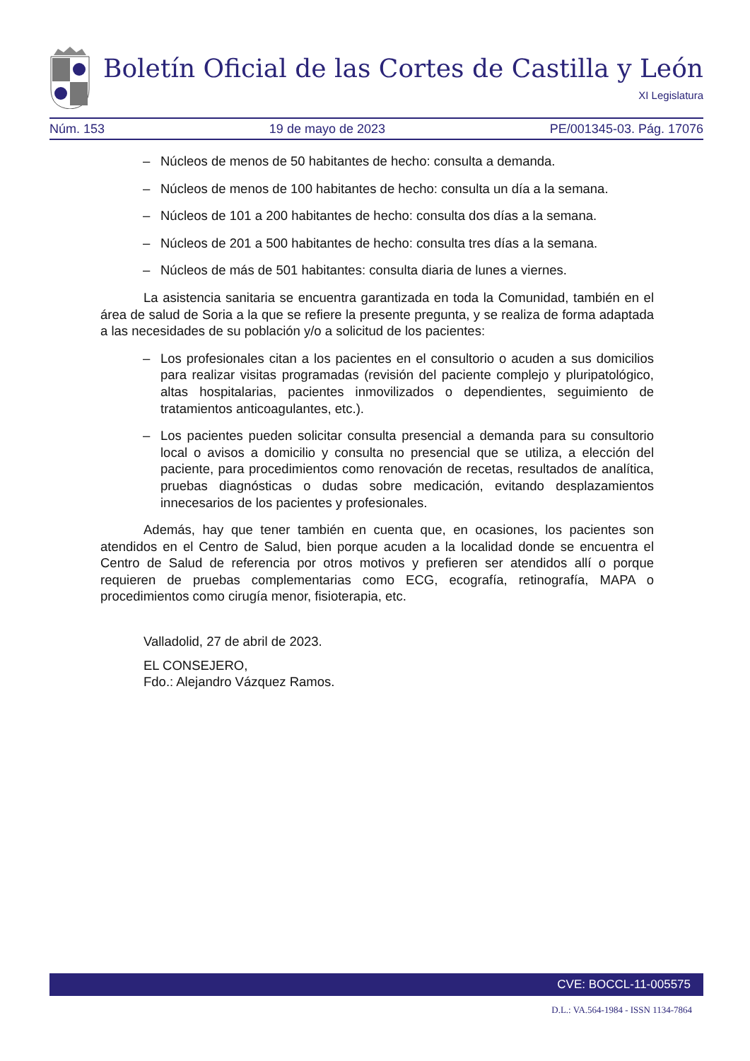Boletín Oficial de las Cortes de Castilla y León
XI Legislatura
Núm. 153 19 de mayo de 2023 PE/001345-03. Pág. 17076
– Núcleos de menos de 50 habitantes de hecho: consulta a demanda.
– Núcleos de menos de 100 habitantes de hecho: consulta un día a la semana.
– Núcleos de 101 a 200 habitantes de hecho: consulta dos días a la semana.
– Núcleos de 201 a 500 habitantes de hecho: consulta tres días a la semana.
– Núcleos de más de 501 habitantes: consulta diaria de lunes a viernes.
La asistencia sanitaria se encuentra garantizada en toda la Comunidad, también en el área de salud de Soria a la que se refiere la presente pregunta, y se realiza de forma adaptada a las necesidades de su población y/o a solicitud de los pacientes:
– Los profesionales citan a los pacientes en el consultorio o acuden a sus domicilios para realizar visitas programadas (revisión del paciente complejo y pluripatológico, altas hospitalarias, pacientes inmovilizados o dependientes, seguimiento de tratamientos anticoagulantes, etc.).
– Los pacientes pueden solicitar consulta presencial a demanda para su consultorio local o avisos a domicilio y consulta no presencial que se utiliza, a elección del paciente, para procedimientos como renovación de recetas, resultados de analítica, pruebas diagnósticas o dudas sobre medicación, evitando desplazamientos innecesarios de los pacientes y profesionales.
Además, hay que tener también en cuenta que, en ocasiones, los pacientes son atendidos en el Centro de Salud, bien porque acuden a la localidad donde se encuentra el Centro de Salud de referencia por otros motivos y prefieren ser atendidos allí o porque requieren de pruebas complementarias como ECG, ecografía, retinografía, MAPA o procedimientos como cirugía menor, fisioterapia, etc.
Valladolid, 27 de abril de 2023.
EL CONSEJERO,
Fdo.: Alejandro Vázquez Ramos.
CVE: BOCCL-11-005575
D.L.: VA.564-1984 - ISSN 1134-7864